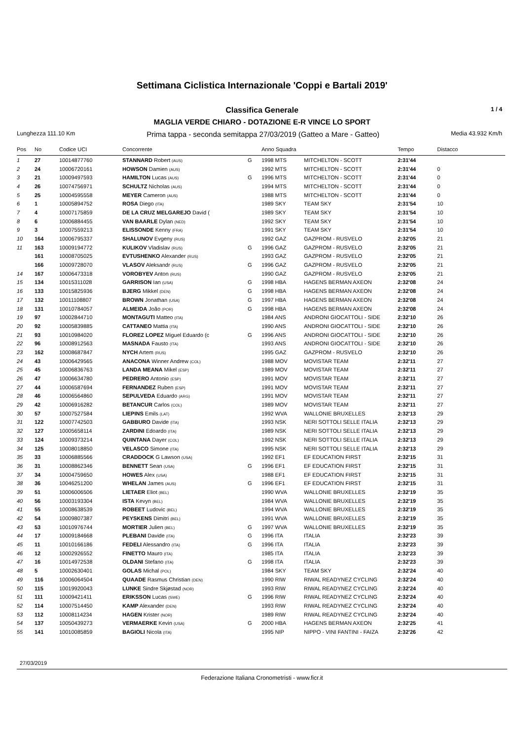Settimana Ciclistica Internazionale 'Coppi e Bartali 2019'
Classifica Generale 1 / 4
MAGLIA VERDE CHIARO - DOTAZIONE E-R VINCE LO SPORT
Lunghezza 111.10 Km Prima tappa - seconda semitappa 27/03/2019 (Gatteo a Mare - Gatteo) Media 43.932 Km/h
| Pos | No | Codice UCI | Concorrente | | Anno Squadra | | Tempo | Distacco |
| --- | --- | --- | --- | --- | --- | --- | --- | --- |
| 1 | 27 | 10014877760 | STANNARD Robert (AUS) | G | 1998 MTS | MITCHELTON - SCOTT | 2:31'44 | |
| 2 | 24 | 10006720161 | HOWSON Damien (AUS) | | 1992 MTS | MITCHELTON - SCOTT | 2:31'44 | 0 |
| 3 | 21 | 10009497593 | HAMILTON Lucas (AUS) | G | 1996 MTS | MITCHELTON - SCOTT | 2:31'44 | 0 |
| 4 | 26 | 10074756971 | SCHULTZ Nicholas (AUS) | | 1994 MTS | MITCHELTON - SCOTT | 2:31'44 | 0 |
| 5 | 25 | 10004595558 | MEYER Cameron (AUS) | | 1988 MTS | MITCHELTON - SCOTT | 2:31'44 | 0 |
| 6 | 1 | 10005894752 | ROSA Diego (ITA) | | 1989 SKY | TEAM SKY | 2:31'54 | 10 |
| 7 | 4 | 10007175859 | DE LA CRUZ MELGAREJO David ( | | 1989 SKY | TEAM SKY | 2:31'54 | 10 |
| 8 | 6 | 10006884455 | VAN BAARLE Dylan (NED) | | 1992 SKY | TEAM SKY | 2:31'54 | 10 |
| 9 | 3 | 10007559213 | ELISSONDE Kenny (FRA) | | 1991 SKY | TEAM SKY | 2:31'54 | 10 |
| 10 | 164 | 10006795337 | SHALUNOV Evgeny (RUS) | | 1992 GAZ | GAZPROM - RUSVELO | 2:32'05 | 21 |
| 11 | 163 | 10009194772 | KULIKOV Vladislav (RUS) | G | 1996 GAZ | GAZPROM - RUSVELO | 2:32'05 | 21 |
| | 161 | 10008705025 | EVTUSHENKO Alexander (RUS) | | 1993 GAZ | GAZPROM - RUSVELO | 2:32'05 | 21 |
| | 166 | 10009728070 | VLASOV Aleksandr (RUS) | G | 1996 GAZ | GAZPROM - RUSVELO | 2:32'05 | 21 |
| 14 | 167 | 10006473318 | VOROBYEV Anton (RUS) | | 1990 GAZ | GAZPROM - RUSVELO | 2:32'05 | 21 |
| 15 | 134 | 10015311028 | GARRISON Ian (USA) | G | 1998 HBA | HAGENS BERMAN AXEON | 2:32'08 | 24 |
| 16 | 133 | 10015825936 | BJERG Mikkel (DEN) | G | 1998 HBA | HAGENS BERMAN AXEON | 2:32'08 | 24 |
| 17 | 132 | 10011108807 | BROWN Jonathan (USA) | G | 1997 HBA | HAGENS BERMAN AXEON | 2:32'08 | 24 |
| 18 | 131 | 10010784057 | ALMEIDA João (POR) | G | 1998 HBA | HAGENS BERMAN AXEON | 2:32'08 | 24 |
| 19 | 97 | 10002844710 | MONTAGUTI Matteo (ITA) | | 1984 ANS | ANDRONI GIOCATTOLI - SIDE | 2:32'10 | 26 |
| 20 | 92 | 10005839885 | CATTANEO Mattia (ITA) | | 1990 ANS | ANDRONI GIOCATTOLI - SIDE | 2:32'10 | 26 |
| 21 | 93 | 10010984020 | FLOREZ LOPEZ Miguel Eduardo (c | G | 1996 ANS | ANDRONI GIOCATTOLI - SIDE | 2:32'10 | 26 |
| 22 | 96 | 10008912563 | MASNADA Fausto (ITA) | | 1993 ANS | ANDRONI GIOCATTOLI - SIDE | 2:32'10 | 26 |
| 23 | 162 | 10008687847 | NYCH Artem (RUS) | | 1995 GAZ | GAZPROM - RUSVELO | 2:32'10 | 26 |
| 24 | 43 | 10006429565 | ANACONA Winner Andrew (COL) | | 1988 MOV | MOVISTAR TEAM | 2:32'11 | 27 |
| 25 | 45 | 10006836763 | LANDA MEANA Mikel (ESP) | | 1989 MOV | MOVISTAR TEAM | 2:32'11 | 27 |
| 26 | 47 | 10006634780 | PEDRERO Antonio (ESP) | | 1991 MOV | MOVISTAR TEAM | 2:32'11 | 27 |
| 27 | 44 | 10006587694 | FERNANDEZ Ruben (ESP) | | 1991 MOV | MOVISTAR TEAM | 2:32'11 | 27 |
| 28 | 46 | 10006564860 | SEPULVEDA Eduardo (ARG) | | 1991 MOV | MOVISTAR TEAM | 2:32'11 | 27 |
| 29 | 42 | 10006916282 | BETANCUR Carlos (COL) | | 1989 MOV | MOVISTAR TEAM | 2:32'11 | 27 |
| 30 | 57 | 10007527584 | LIEPINS Emils (LAT) | | 1992 WVA | WALLONIE BRUXELLES | 2:32'13 | 29 |
| 31 | 122 | 10007742503 | GABBURO Davide (ITA) | | 1993 NSK | NERI SOTTOLI SELLE ITALIA | 2:32'13 | 29 |
| 32 | 127 | 10005658114 | ZARDINI Edoardo (ITA) | | 1989 NSK | NERI SOTTOLI SELLE ITALIA | 2:32'13 | 29 |
| 33 | 124 | 10009373214 | QUINTANA Dayer (COL) | | 1992 NSK | NERI SOTTOLI SELLE ITALIA | 2:32'13 | 29 |
| 34 | 125 | 10008018850 | VELASCO Simone (ITA) | | 1995 NSK | NERI SOTTOLI SELLE ITALIA | 2:32'13 | 29 |
| 35 | 33 | 10006885566 | CRADDOCK G Lawson (USA) | | 1992 EF1 | EF EDUCATION FIRST | 2:32'15 | 31 |
| 36 | 31 | 10008862346 | BENNETT Sean (USA) | G | 1996 EF1 | EF EDUCATION FIRST | 2:32'15 | 31 |
| 37 | 34 | 10004759650 | HOWES Alex (USA) | | 1988 EF1 | EF EDUCATION FIRST | 2:32'15 | 31 |
| 38 | 36 | 10046251200 | WHELAN James (AUS) | G | 1996 EF1 | EF EDUCATION FIRST | 2:32'15 | 31 |
| 39 | 51 | 10006006506 | LIETAER Eliot (BEL) | | 1990 WVA | WALLONIE BRUXELLES | 2:32'19 | 35 |
| 40 | 56 | 10003193304 | ISTA Kevyn (BEL) | | 1984 WVA | WALLONIE BRUXELLES | 2:32'19 | 35 |
| 41 | 55 | 10008638539 | ROBEET Ludovic (BEL) | | 1994 WVA | WALLONIE BRUXELLES | 2:32'19 | 35 |
| 42 | 54 | 10009807387 | PEYSKENS Dimitri (BEL) | | 1991 WVA | WALLONIE BRUXELLES | 2:32'19 | 35 |
| 43 | 53 | 10010976744 | MORTIER Julien (BEL) | G | 1997 WVA | WALLONIE BRUXELLES | 2:32'19 | 35 |
| 44 | 17 | 10009184668 | PLEBANI Davide (ITA) | G | 1996 ITA | ITALIA | 2:32'23 | 39 |
| 45 | 11 | 10010166186 | FEDELI Alessandro (ITA) | G | 1996 ITA | ITALIA | 2:32'23 | 39 |
| 46 | 12 | 10002926552 | FINETTO Mauro (ITA) | | 1985 ITA | ITALIA | 2:32'23 | 39 |
| 47 | 16 | 10014972538 | OLDANI Stefano (ITA) | G | 1998 ITA | ITALIA | 2:32'23 | 39 |
| 48 | 5 | 10002630401 | GOLAS Michal (POL) | | 1984 SKY | TEAM SKY | 2:32'24 | 40 |
| 49 | 116 | 10006064504 | QUAADE Rasmus Christian (DEN) | | 1990 RIW | RIWAL READYNEZ CYCLING | 2:32'24 | 40 |
| 50 | 115 | 10019920043 | LUNKE Sindre Skjøstad (NOR) | | 1993 RIW | RIWAL READYNEZ CYCLING | 2:32'24 | 40 |
| 51 | 111 | 10009421411 | ERIKSSON Lucas (SWE) | G | 1996 RIW | RIWAL READYNEZ CYCLING | 2:32'24 | 40 |
| 52 | 114 | 10007514450 | KAMP Alexander (DEN) | | 1993 RIW | RIWAL READYNEZ CYCLING | 2:32'24 | 40 |
| 53 | 112 | 10008114234 | HAGEN Krister (NOR) | | 1989 RIW | RIWAL READYNEZ CYCLING | 2:32'24 | 40 |
| 54 | 137 | 10050439273 | VERMAERKE Kevin (USA) | G | 2000 HBA | HAGENS BERMAN AXEON | 2:32'25 | 41 |
| 55 | 141 | 10010085859 | BAGIOLI Nicola (ITA) | | 1995 NIP | NIPPO - VINI FANTINI - FAIZA | 2:32'26 | 42 |
27/03/2019
Federazione Italiana Cronometristi - www.ficr.it